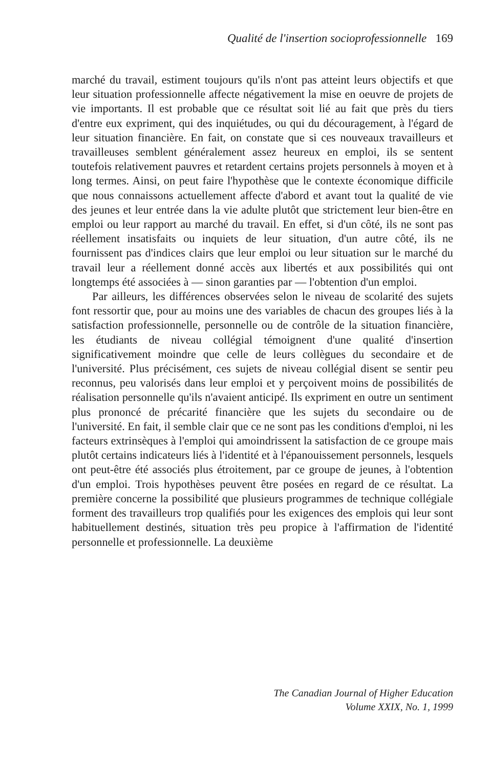Qualité de l'insertion socioprofessionnelle 169
marché du travail, estiment toujours qu'ils n'ont pas atteint leurs objectifs et que leur situation professionnelle affecte négativement la mise en oeuvre de projets de vie importants. Il est probable que ce résultat soit lié au fait que près du tiers d'entre eux expriment, qui des inquiétudes, ou qui du découragement, à l'égard de leur situation financière. En fait, on constate que si ces nouveaux travailleurs et travailleuses semblent généralement assez heureux en emploi, ils se sentent toutefois relativement pauvres et retardent certains projets personnels à moyen et à long termes. Ainsi, on peut faire l'hypothèse que le contexte économique difficile que nous connaissons actuellement affecte d'abord et avant tout la qualité de vie des jeunes et leur entrée dans la vie adulte plutôt que strictement leur bien-être en emploi ou leur rapport au marché du travail. En effet, si d'un côté, ils ne sont pas réellement insatisfaits ou inquiets de leur situation, d'un autre côté, ils ne fournissent pas d'indices clairs que leur emploi ou leur situation sur le marché du travail leur a réellement donné accès aux libertés et aux possibilités qui ont longtemps été associées à — sinon garanties par — l'obtention d'un emploi.
Par ailleurs, les différences observées selon le niveau de scolarité des sujets font ressortir que, pour au moins une des variables de chacun des groupes liés à la satisfaction professionnelle, personnelle ou de contrôle de la situation financière, les étudiants de niveau collégial témoignent d'une qualité d'insertion significativement moindre que celle de leurs collègues du secondaire et de l'université. Plus précisément, ces sujets de niveau collégial disent se sentir peu reconnus, peu valorisés dans leur emploi et y perçoivent moins de possibilités de réalisation personnelle qu'ils n'avaient anticipé. Ils expriment en outre un sentiment plus prononcé de précarité financière que les sujets du secondaire ou de l'université. En fait, il semble clair que ce ne sont pas les conditions d'emploi, ni les facteurs extrinsèques à l'emploi qui amoindrissent la satisfaction de ce groupe mais plutôt certains indicateurs liés à l'identité et à l'épanouissement personnels, lesquels ont peut-être été associés plus étroitement, par ce groupe de jeunes, à l'obtention d'un emploi. Trois hypothèses peuvent être posées en regard de ce résultat. La première concerne la possibilité que plusieurs programmes de technique collégiale forment des travailleurs trop qualifiés pour les exigences des emplois qui leur sont habituellement destinés, situation très peu propice à l'affirmation de l'identité personnelle et professionnelle. La deuxième
The Canadian Journal of Higher Education
Volume XXIX, No. 1, 1999